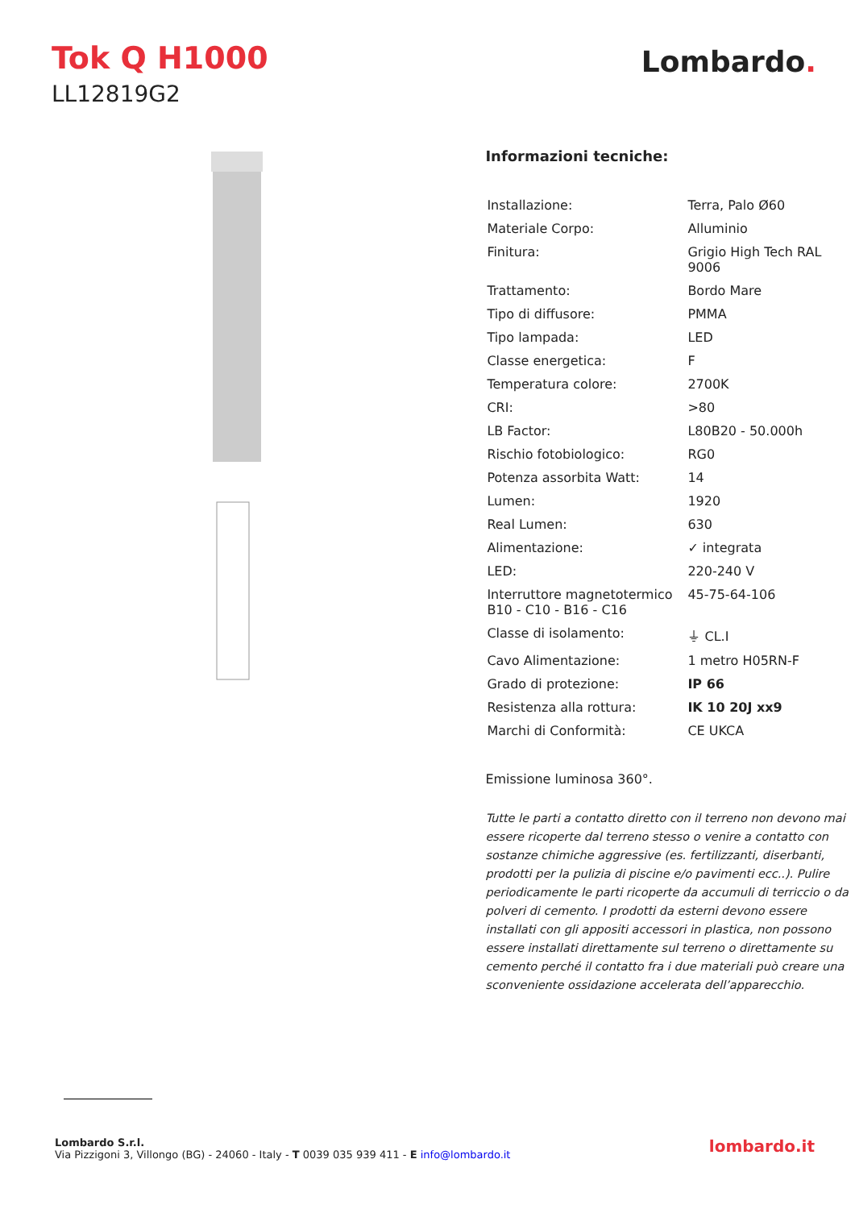Tok Q H1000
LL12819G2
Lombardo.
Informazioni tecniche:
| Installazione: | Terra, Palo Ø60 |
| Materiale Corpo: | Alluminio |
| Finitura: | Grigio High Tech RAL 9006 |
| Trattamento: | Bordo Mare |
| Tipo di diffusore: | PMMA |
| Tipo lampada: | LED |
| Classe energetica: | F |
| Temperatura colore: | 2700K |
| CRI: | >80 |
| LB Factor: | L80B20 - 50.000h |
| Rischio fotobiologico: | RG0 |
| Potenza assorbita Watt: | 14 |
| Lumen: | 1920 |
| Real Lumen: | 630 |
| Alimentazione: | ✓ integrata |
| LED: | 220-240 V |
| Interruttore magnetotermico B10 - C10 - B16 - C16 | 45-75-64-106 |
| Classe di isolamento: | ⏚ CL.I |
| Cavo Alimentazione: | 1 metro H05RN-F |
| Grado di protezione: | IP 66 |
| Resistenza alla rottura: | IK 10 20J xx9 |
| Marchi di Conformità: | CE UKCA |
Emissione luminosa 360°.
Tutte le parti a contatto diretto con il terreno non devono mai essere ricoperte dal terreno stesso o venire a contatto con sostanze chimiche aggressive (es. fertilizzanti, diserbanti, prodotti per la pulizia di piscine e/o pavimenti ecc..). Pulire periodicamente le parti ricoperte da accumuli di terriccio o da polveri di cemento. I prodotti da esterni devono essere installati con gli appositi accessori in plastica, non possono essere installati direttamente sul terreno o direttamente su cemento perché il contatto fra i due materiali può creare una sconveniente ossidazione accelerata dell’apparecchio.
Lombardo S.r.l.
Via Pizzigoni 3, Villongo (BG) - 24060 - Italy - T 0039 035 939 411 - E info@lombardo.it
lombardo.it